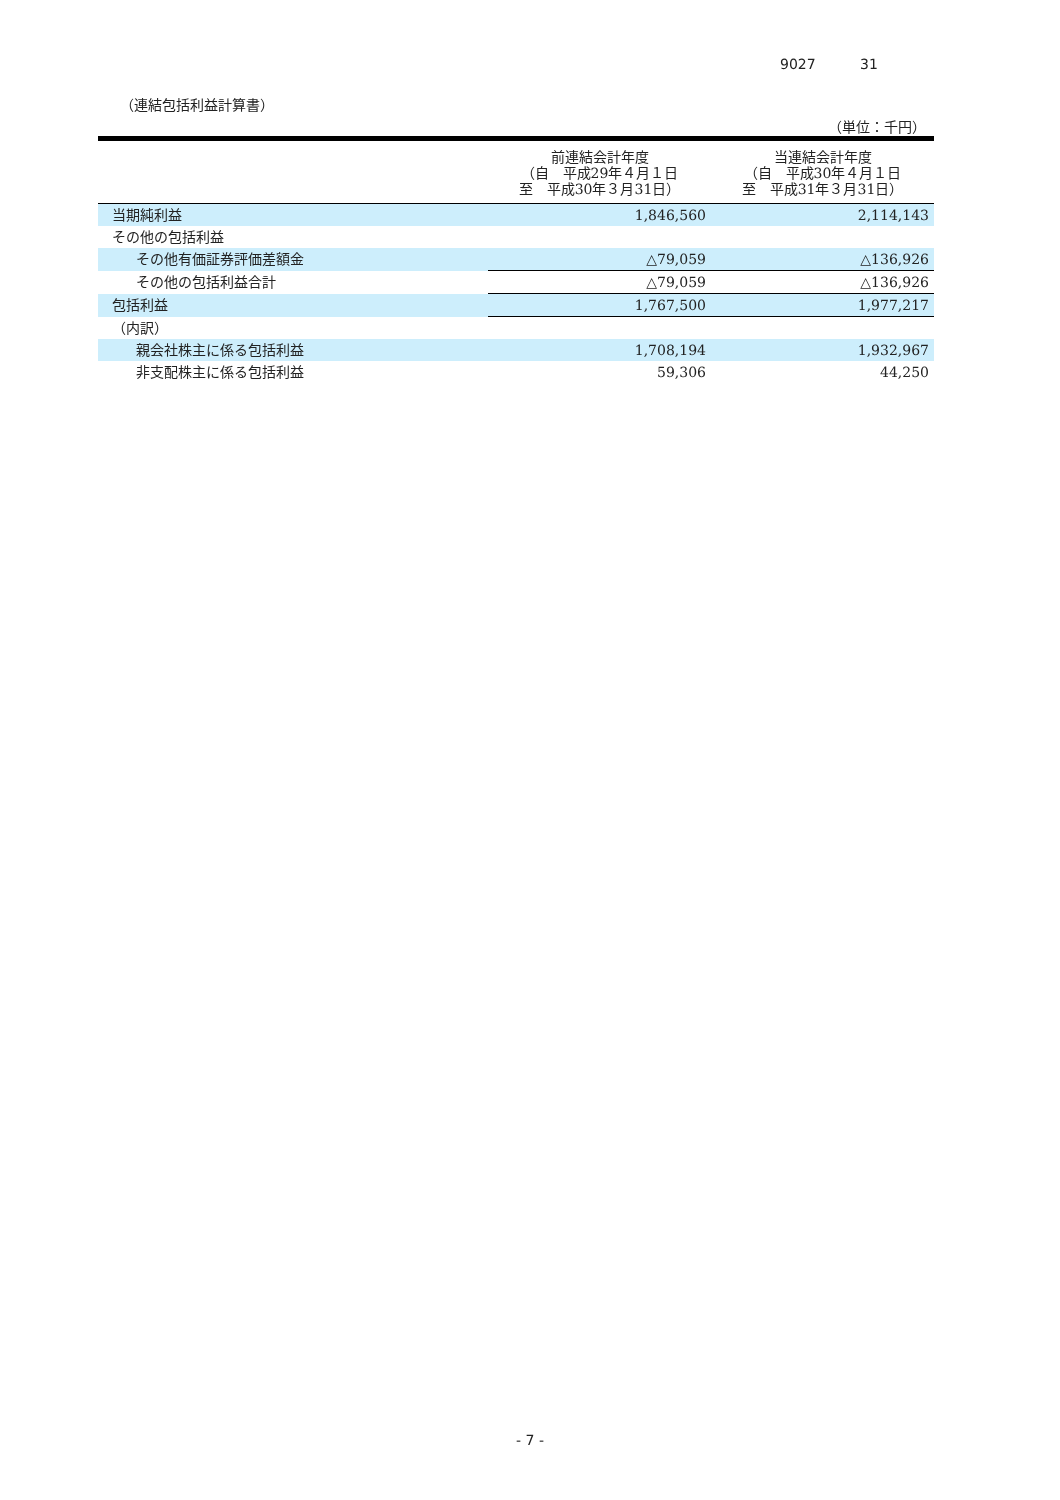9027 31
（連結包括利益計算書）
（単位：千円）
| | 前連結会計年度 （自 平成29年４月１日 至 平成30年３月31日） | 当連結会計年度 （自 平成30年４月１日 至 平成31年３月31日） |
| --- | --- | --- |
| 当期純利益 | 1,846,560 | 2,114,143 |
| その他の包括利益 | | |
| その他有価証券評価差額金 | △79,059 | △136,926 |
| その他の包括利益合計 | △79,059 | △136,926 |
| 包括利益 | 1,767,500 | 1,977,217 |
| （内訳） | | |
| 親会社株主に係る包括利益 | 1,708,194 | 1,932,967 |
| 非支配株主に係る包括利益 | 59,306 | 44,250 |
- 7 -